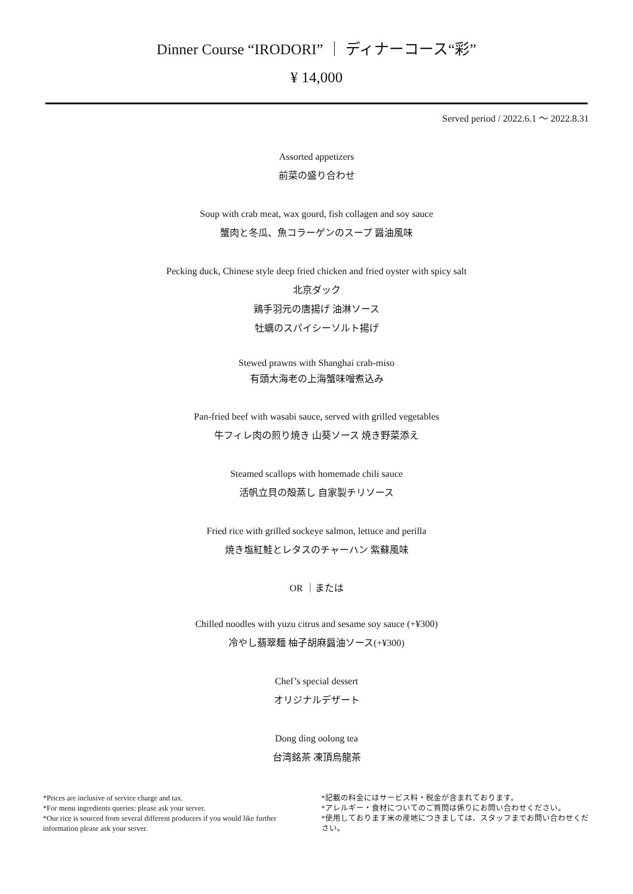Dinner Course “IRODORI” ｜ ディナーコース“彩”
¥ 14,000
Served period / 2022.6.1 ～ 2022.8.31
Assorted appetizers
前菜の盛り合わせ
Soup with crab meat, wax gourd, fish collagen and soy sauce
蟹肉と冬瓜、魚コラーゲンのスープ 醤油風味
Pecking duck, Chinese style deep fried chicken and fried oyster with spicy salt
北京ダック
鶏手羽元の唐揚げ 油淋ソース
牡蠣のスパイシーソルト揚げ
Stewed prawns with Shanghai crab-miso
有頭大海老の上海蟹味噌煮込み
Pan-fried beef with wasabi sauce, served with grilled vegetables
牛フィレ肉の煎り焼き 山葵ソース 焼き野菜添え
Steamed scallops with homemade chili sauce
活帆立貝の殻蒸し 自家製チリソース
Fried rice with grilled sockeye salmon, lettuce and perilla
焼き塩紅鮭とレタスのチャーハン 紫蘇風味
OR ｜または
Chilled noodles with yuzu citrus and sesame soy sauce (+¥300)
冷やし翡翠麺 柚子胡麻醤油ソース(+¥300)
Chef’s special dessert
オリジナルデザート
Dong ding oolong tea
台湾銘茶 凍頂烏龍茶
*Prices are inclusive of service charge and tax.
*For menu ingredients queries: please ask your server.
*Our rice is sourced from several different producers if you would like further information please ask your server.
*記載の料金にはサービス料・税金が含まれております。
*アレルギー・食材についてのご質問は係りにお問い合わせください。
*使用しております米の産地につきましては、スタッフまでお問い合わせください。